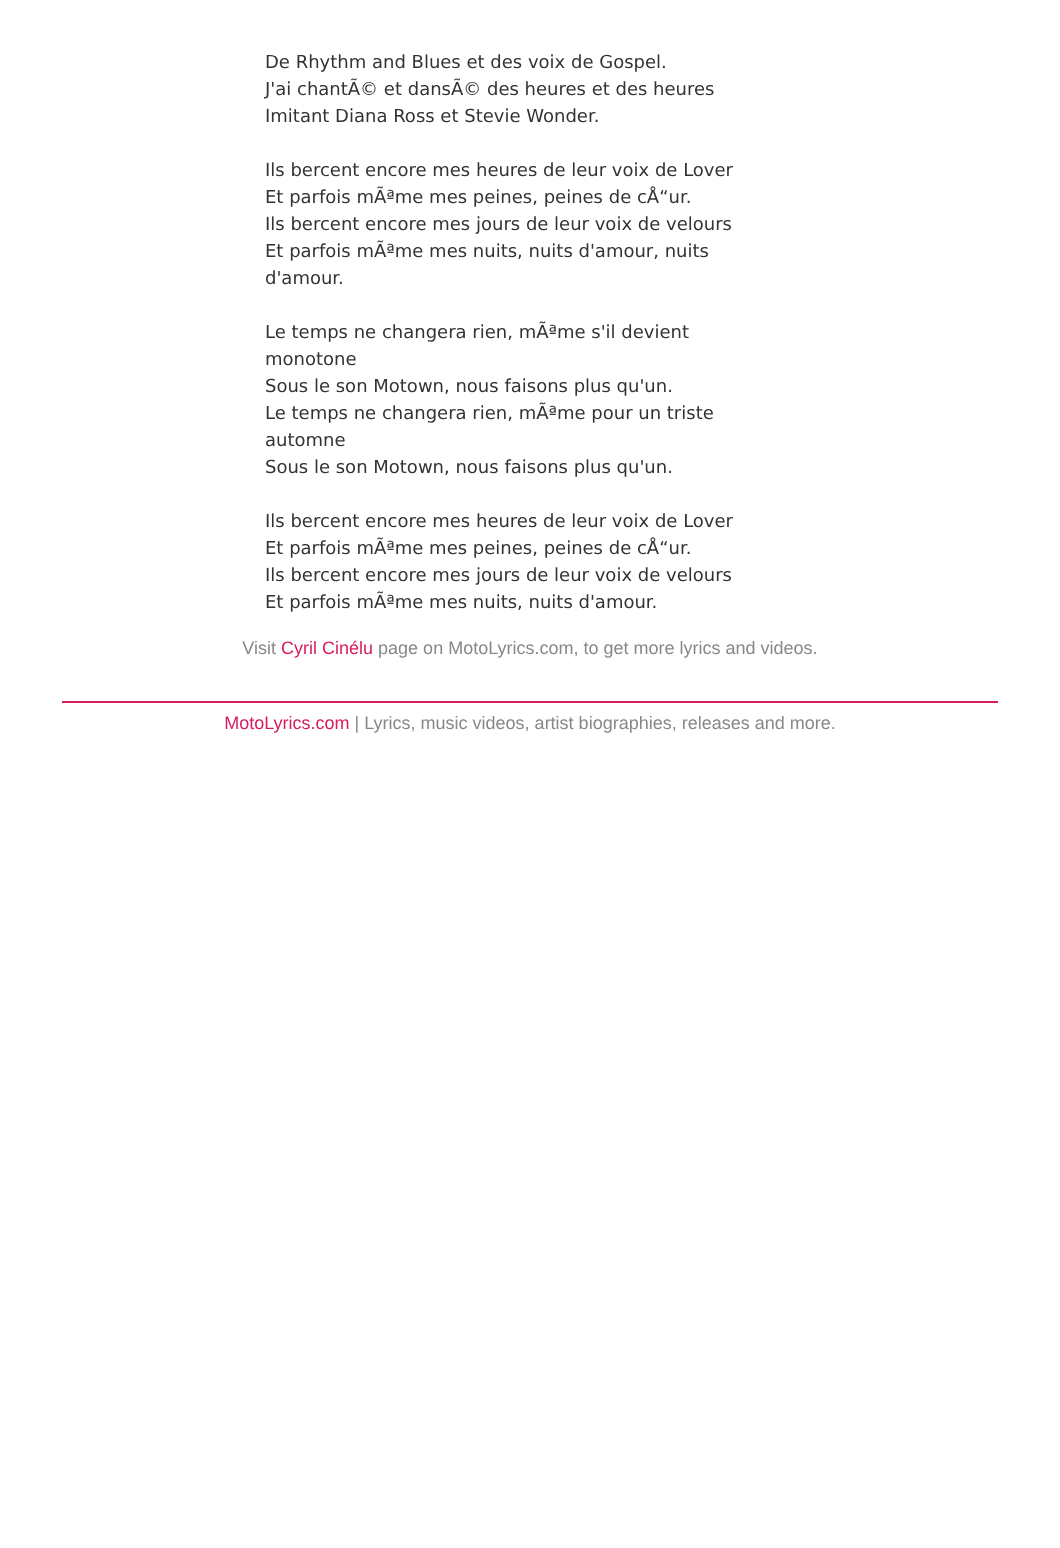De Rhythm and Blues et des voix de Gospel.
J'ai chantÃ© et dansÃ© des heures et des heures
Imitant Diana Ross et Stevie Wonder.
Ils bercent encore mes heures de leur voix de Lover
Et parfois mÃªme mes peines, peines de cÅ“ur.
Ils bercent encore mes jours de leur voix de velours
Et parfois mÃªme mes nuits, nuits d'amour, nuits d'amour.
Le temps ne changera rien, mÃªme s'il devient monotone
Sous le son Motown, nous faisons plus qu'un.
Le temps ne changera rien, mÃªme pour un triste automne
Sous le son Motown, nous faisons plus qu'un.
Ils bercent encore mes heures de leur voix de Lover
Et parfois mÃªme mes peines, peines de cÅ“ur.
Ils bercent encore mes jours de leur voix de velours
Et parfois mÃªme mes nuits, nuits d'amour.
Visit Cyril Cinélu page on MotoLyrics.com, to get more lyrics and videos.
MotoLyrics.com | Lyrics, music videos, artist biographies, releases and more.